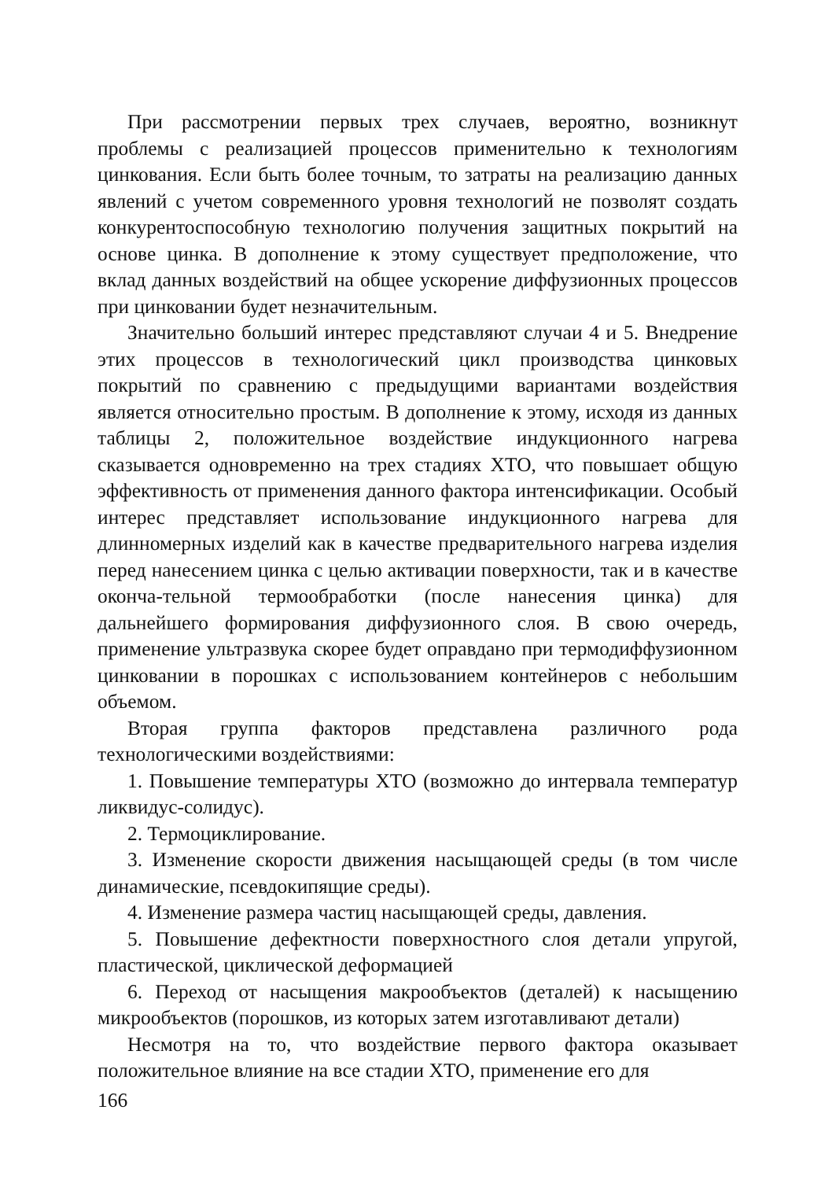При рассмотрении первых трех случаев, вероятно, возникнут проблемы с реализацией процессов применительно к технологиям цинкования. Если быть более точным, то затраты на реализацию данных явлений с учетом современного уровня технологий не позволят создать конкурентоспособную технологию получения защитных покрытий на основе цинка. В дополнение к этому существует предположение, что вклад данных воздействий на общее ускорение диффузионных процессов при цинковании будет незначительным.
Значительно больший интерес представляют случаи 4 и 5. Внедрение этих процессов в технологический цикл производства цинковых покрытий по сравнению с предыдущими вариантами воздействия является относительно простым. В дополнение к этому, исходя из данных таблицы 2, положительное воздействие индукционного нагрева сказывается одновременно на трех стадиях ХТО, что повышает общую эффективность от применения данного фактора интенсификации. Особый интерес представляет использование индукционного нагрева для длинномерных изделий как в качестве предварительного нагрева изделия перед нанесением цинка с целью активации поверхности, так и в качестве оконча-тельной термообработки (после нанесения цинка) для дальнейшего формирования диффузионного слоя. В свою очередь, применение ультразвука скорее будет оправдано при термодиффузионном цинковании в порошках с использованием контейнеров с небольшим объемом.
Вторая группа факторов представлена различного рода технологическими воздействиями:
1. Повышение температуры ХТО (возможно до интервала температур ликвидус-солидус).
2. Термоциклирование.
3. Изменение скорости движения насыщающей среды (в том числе динамические, псевдокипящие среды).
4. Изменение размера частиц насыщающей среды, давления.
5. Повышение дефектности поверхностного слоя детали упругой, пластической, циклической деформацией
6. Переход от насыщения макрообъектов (деталей) к насыщению микрообъектов (порошков, из которых затем изготавливают детали)
Несмотря на то, что воздействие первого фактора оказывает положительное влияние на все стадии ХТО, применение его для
166